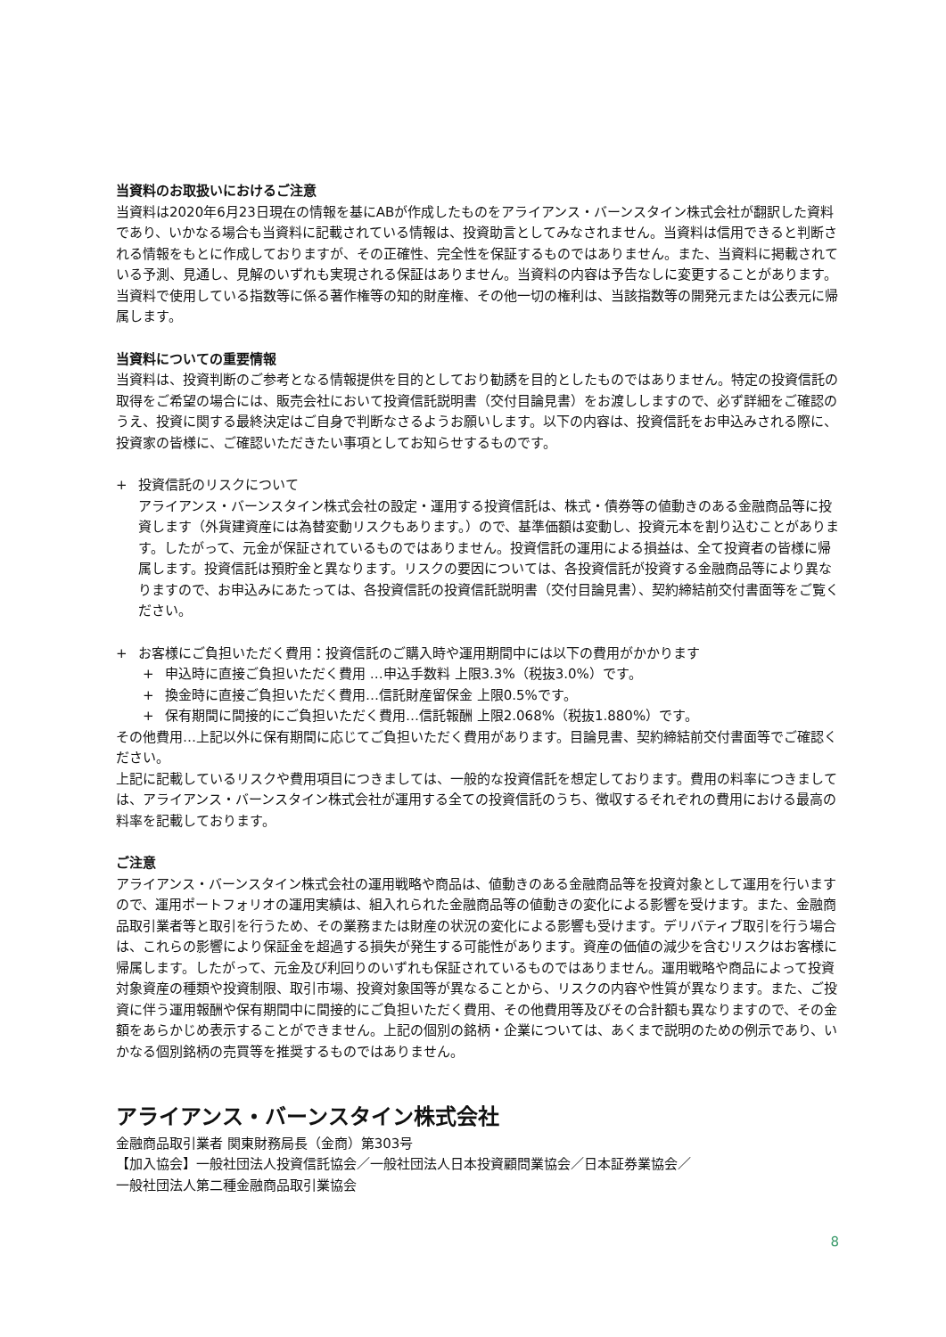当資料のお取扱いにおけるご注意
当資料は2020年6月23日現在の情報を基にABが作成したものをアライアンス・バーンスタイン株式会社が翻訳した資料であり、いかなる場合も当資料に記載されている情報は、投資助言としてみなされません。当資料は信用できると判断される情報をもとに作成しておりますが、その正確性、完全性を保証するものではありません。また、当資料に掲載されている予測、見通し、見解のいずれも実現される保証はありません。当資料の内容は予告なしに変更することがあります。当資料で使用している指数等に係る著作権等の知的財産権、その他一切の権利は、当該指数等の開発元または公表元に帰属します。
当資料についての重要情報
当資料は、投資判断のご参考となる情報提供を目的としており勧誘を目的としたものではありません。特定の投資信託の取得をご希望の場合には、販売会社において投資信託説明書（交付目論見書）をお渡ししますので、必ず詳細をご確認のうえ、投資に関する最終決定はご自身で判断なさるようお願いします。以下の内容は、投資信託をお申込みされる際に、投資家の皆様に、ご確認いただきたい事項としてお知らせするものです。
+ 投資信託のリスクについて
アライアンス・バーンスタイン株式会社の設定・運用する投資信託は、株式・債券等の値動きのある金融商品等に投資します（外貨建資産には為替変動リスクもあります。）ので、基準価額は変動し、投資元本を割り込むことがあります。したがって、元金が保証されているものではありません。投資信託の運用による損益は、全て投資者の皆様に帰属します。投資信託は預貯金と異なります。リスクの要因については、各投資信託が投資する金融商品等により異なりますので、お申込みにあたっては、各投資信託の投資信託説明書（交付目論見書）、契約締結前交付書面等をご覧ください。
+ お客様にご負担いただく費用：投資信託のご購入時や運用期間中には以下の費用がかかります
+ 申込時に直接ご負担いただく費用 …申込手数料 上限3.3%（税抜3.0%）です。
+ 換金時に直接ご負担いただく費用…信託財産留保金 上限0.5%です。
+ 保有期間に間接的にご負担いただく費用…信託報酬 上限2.068%（税抜1.880%）です。
その他費用…上記以外に保有期間に応じてご負担いただく費用があります。目論見書、契約締結前交付書面等でご確認ください。
上記に記載しているリスクや費用項目につきましては、一般的な投資信託を想定しております。費用の料率につきましては、アライアンス・バーンスタイン株式会社が運用する全ての投資信託のうち、徴収するそれぞれの費用における最高の料率を記載しております。
ご注意
アライアンス・バーンスタイン株式会社の運用戦略や商品は、値動きのある金融商品等を投資対象として運用を行いますので、運用ポートフォリオの運用実績は、組入れられた金融商品等の値動きの変化による影響を受けます。また、金融商品取引業者等と取引を行うため、その業務または財産の状況の変化による影響も受けます。デリバティブ取引を行う場合は、これらの影響により保証金を超過する損失が発生する可能性があります。資産の価値の減少を含むリスクはお客様に帰属します。したがって、元金及び利回りのいずれも保証されているものではありません。運用戦略や商品によって投資対象資産の種類や投資制限、取引市場、投資対象国等が異なることから、リスクの内容や性質が異なります。また、ご投資に伴う運用報酬や保有期間中に間接的にご負担いただく費用、その他費用等及びその合計額も異なりますので、その金額をあらかじめ表示することができません。上記の個別の銘柄・企業については、あくまで説明のための例示であり、いかなる個別銘柄の売買等を推奨するものではありません。
アライアンス・バーンスタイン株式会社
金融商品取引業者 関東財務局長（金商）第303号
【加入協会】一般社団法人投資信託協会／一般社団法人日本投資顧問業協会／日本証券業協会／
一般社団法人第二種金融商品取引業協会
8